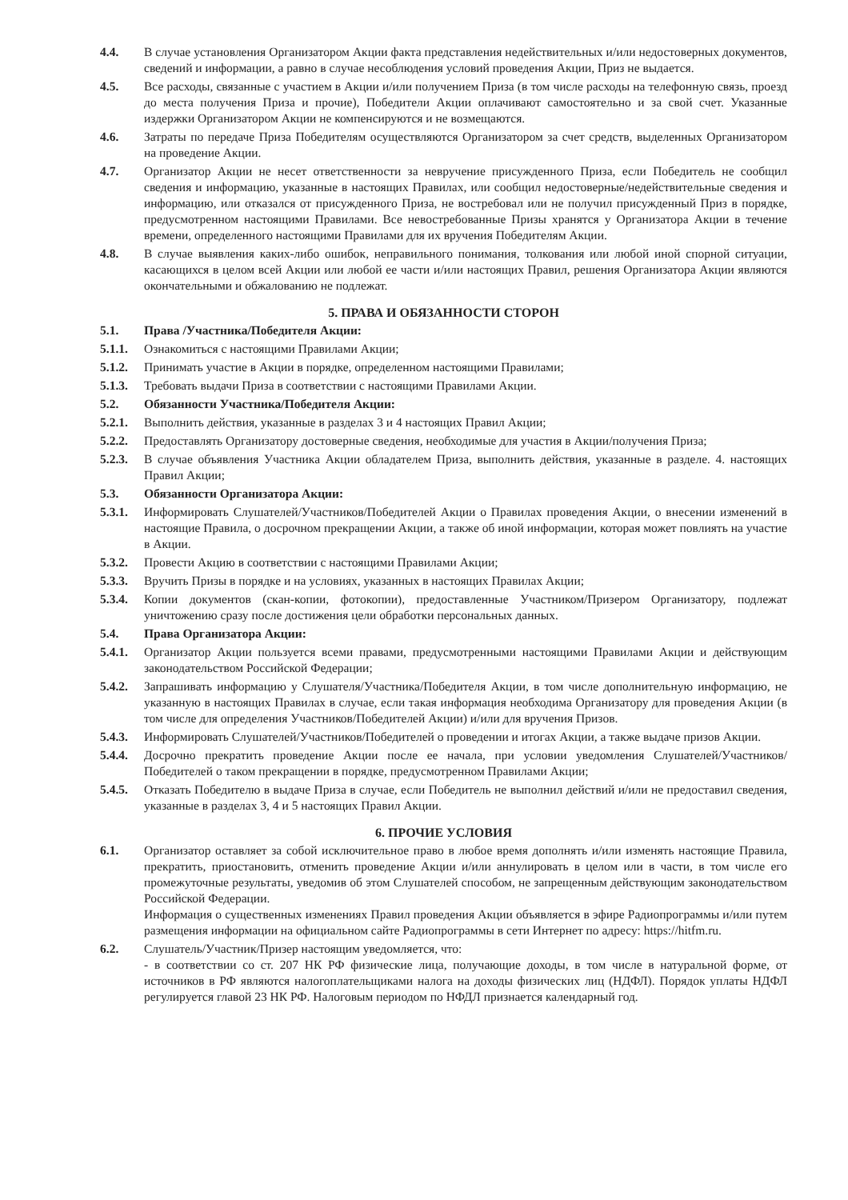4.4. В случае установления Организатором Акции факта представления недействительных и/или недостоверных документов, сведений и информации, а равно в случае несоблюдения условий проведения Акции, Приз не выдается.
4.5. Все расходы, связанные с участием в Акции и/или получением Приза (в том числе расходы на телефонную связь, проезд до места получения Приза и прочие), Победители Акции оплачивают самостоятельно и за свой счет. Указанные издержки Организатором Акции не компенсируются и не возмещаются.
4.6. Затраты по передаче Приза Победителям осуществляются Организатором за счет средств, выделенных Организатором на проведение Акции.
4.7. Организатор Акции не несет ответственности за невручение присужденного Приза, если Победитель не сообщил сведения и информацию, указанные в настоящих Правилах, или сообщил недостоверные/недействительные сведения и информацию, или отказался от присужденного Приза, не востребовал или не получил присужденный Приз в порядке, предусмотренном настоящими Правилами. Все невостребованные Призы хранятся у Организатора Акции в течение времени, определенного настоящими Правилами для их вручения Победителям Акции.
4.8. В случае выявления каких-либо ошибок, неправильного понимания, толкования или любой иной спорной ситуации, касающихся в целом всей Акции или любой ее части и/или настоящих Правил, решения Организатора Акции являются окончательными и обжалованию не подлежат.
5. ПРАВА И ОБЯЗАННОСТИ СТОРОН
5.1. Права /Участника/Победителя Акции:
5.1.1.
Ознакомиться с настоящими Правилами Акции;
5.1.2.
Принимать участие в Акции в порядке, определенном настоящими Правилами;
5.1.3.
Требовать выдачи Приза в соответствии с настоящими Правилами Акции.
5.2. Обязанности Участника/Победителя Акции:
5.2.1.
Выполнить действия, указанные в разделах 3 и 4 настоящих Правил Акции;
5.2.2.
Предоставлять Организатору достоверные сведения, необходимые для участия в Акции/получения Приза;
5.2.3.
В случае объявления Участника Акции обладателем Приза, выполнить действия, указанные в разделе. 4. настоящих Правил Акции;
5.3. Обязанности Организатора Акции:
5.3.1.
Информировать Слушателей/Участников/Победителей Акции о Правилах проведения Акции, о внесении изменений в настоящие Правила, о досрочном прекращении Акции, а также об иной информации, которая может повлиять на участие в Акции.
5.3.2.
Провести Акцию в соответствии с настоящими Правилами Акции;
5.3.3.
Вручить Призы в порядке и на условиях, указанных в настоящих Правилах Акции;
5.3.4.
Копии документов (скан-копии, фотокопии), предоставленные Участником/Призером Организатору, подлежат уничтожению сразу после достижения цели обработки персональных данных.
5.4. Права Организатора Акции:
5.4.1.
Организатор Акции пользуется всеми правами, предусмотренными настоящими Правилами Акции и действующим законодательством Российской Федерации;
5.4.2.
Запрашивать информацию у Слушателя/Участника/Победителя Акции, в том числе дополнительную информацию, не указанную в настоящих Правилах в случае, если такая информация необходима Организатору для проведения Акции (в том числе для определения Участников/Победителей Акции) и/или для вручения Призов.
5.4.3.
Информировать Слушателей/Участников/Победителей о проведении и итогах Акции, а также выдаче призов Акции.
5.4.4.
Досрочно прекратить проведение Акции после ее начала, при условии уведомления Слушателей/Участников/Победителей о таком прекращении в порядке, предусмотренном Правилами Акции;
5.4.5.
Отказать Победителю в выдаче Приза в случае, если Победитель не выполнил действий и/или не предоставил сведения, указанные в разделах 3, 4 и 5 настоящих Правил Акции.
6. ПРОЧИЕ УСЛОВИЯ
6.1. Организатор оставляет за собой исключительное право в любое время дополнять и/или изменять настоящие Правила, прекратить, приостановить, отменить проведение Акции и/или аннулировать в целом или в части, в том числе его промежуточные результаты, уведомив об этом Слушателей способом, не запрещенным действующим законодательством Российской Федерации.
Информация о существенных изменениях Правил проведения Акции объявляется в эфире Радиопрограммы и/или путем размещения информации на официальном сайте Радиопрограммы в сети Интернет по адресу: https://hitfm.ru.
6.2. Слушатель/Участник/Призер настоящим уведомляется, что:
- в соответствии со ст. 207 НК РФ физические лица, получающие доходы, в том числе в натуральной форме, от источников в РФ являются налогоплательщиками налога на доходы физических лиц (НДФЛ). Порядок уплаты НДФЛ регулируется главой 23 НК РФ. Налоговым периодом по НФДЛ признается календарный год.